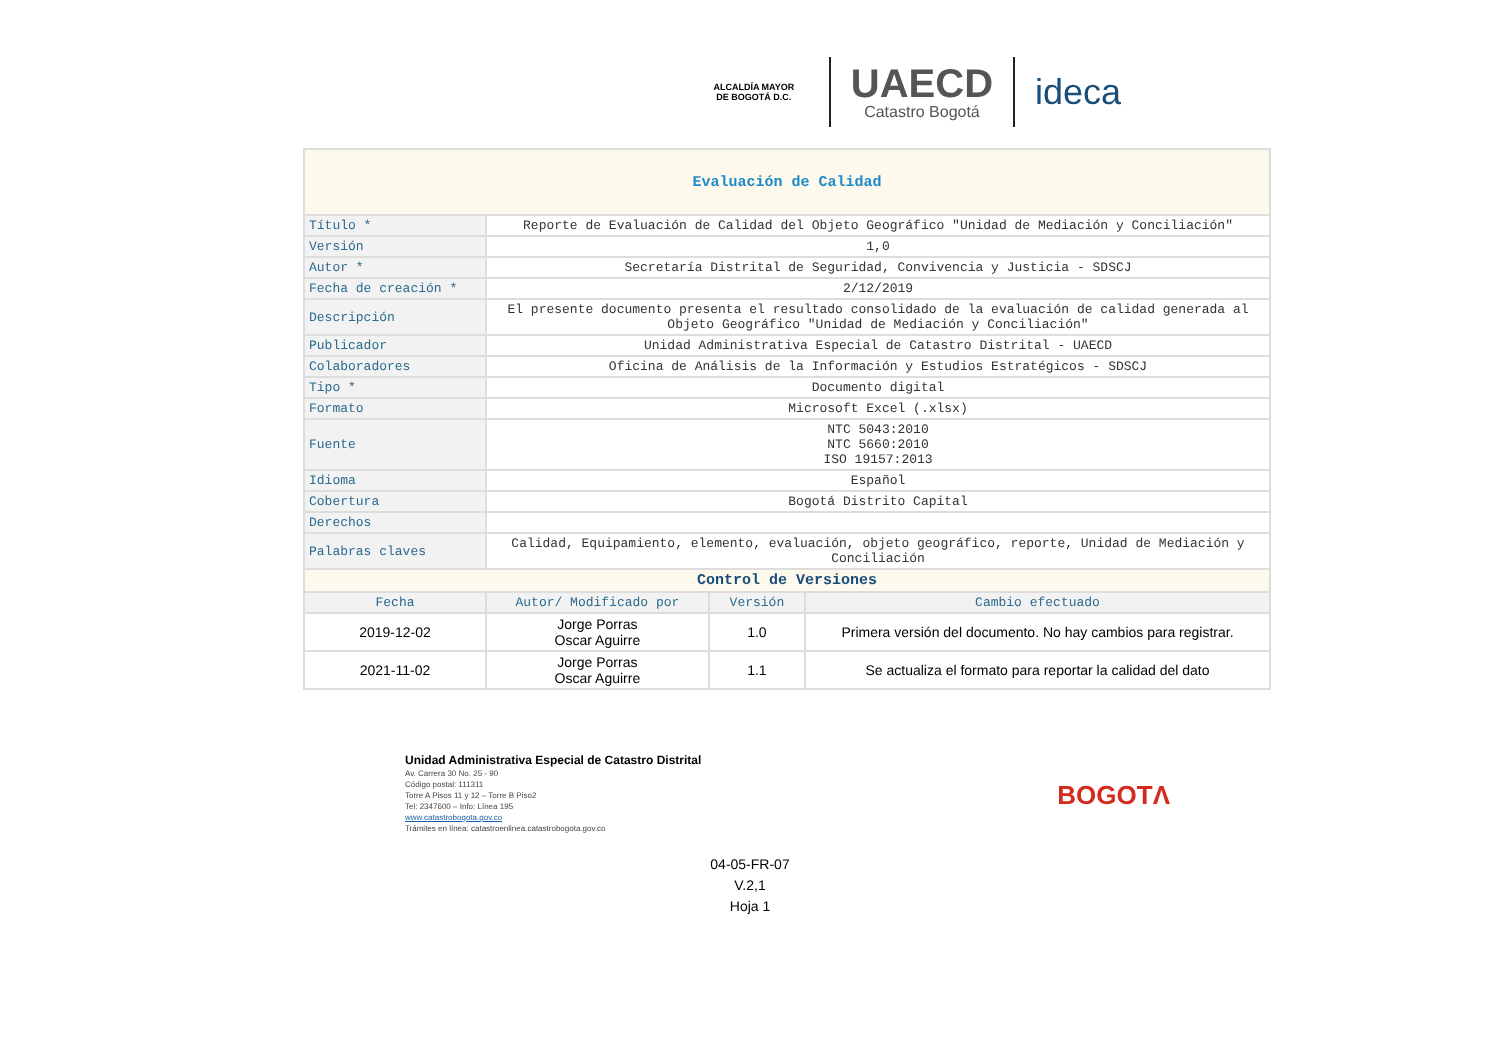ALCALDÍA MAYOR
DE BOGOTÁ D.C.
UAECD
Catastro Bogotá
ideca
| Evaluación de Calidad | | | |
| Título * | Reporte de Evaluación de Calidad del Objeto Geográfico "Unidad de Mediación y Conciliación" | | |
| Versión | 1,0 | | |
| Autor * | Secretaría Distrital de Seguridad, Convivencia y Justicia - SDSCJ | | |
| Fecha de creación * | 2/12/2019 | | |
| Descripción | El presente documento presenta el resultado consolidado de la evaluación de calidad generada al Objeto Geográfico "Unidad de Mediación y Conciliación" | | |
| Publicador | Unidad Administrativa Especial de Catastro Distrital - UAECD | | |
| Colaboradores | Oficina de Análisis de la Información y Estudios Estratégicos - SDSCJ | | |
| Tipo * | Documento digital | | |
| Formato | Microsoft Excel (.xlsx) | | |
| Fuente | NTC 5043:2010 NTC 5660:2010 ISO 19157:2013 | | |
| Idioma | Español | | |
| Cobertura | Bogotá Distrito Capital | | |
| Derechos | | | |
| Palabras claves | Calidad, Equipamiento, elemento, evaluación, objeto geográfico, reporte, Unidad de Mediación y Conciliación | | |
| Control de Versiones | | | |
| Fecha | Autor/ Modificado por | Versión | Cambio efectuado |
| 2019-12-02 | Jorge Porras Oscar Aguirre | 1.0 | Primera versión del documento. No hay cambios para registrar. |
| 2021-11-02 | Jorge Porras Oscar Aguirre | 1.1 | Se actualiza el formato para reportar la calidad del dato |
Unidad Administrativa Especial de Catastro Distrital
Av. Carrera 30 No. 25 - 90
Código postal: 111311
Torre A Pisos 11 y 12 – Torre B Piso2
Tel: 2347600 – Info: Línea 195
www.catastrobogota.gov.co
Trámites en línea: catastroenlinea.catastrobogota.gov.co
BOGOTΛ
04-05-FR-07
V.2,1
Hoja 1